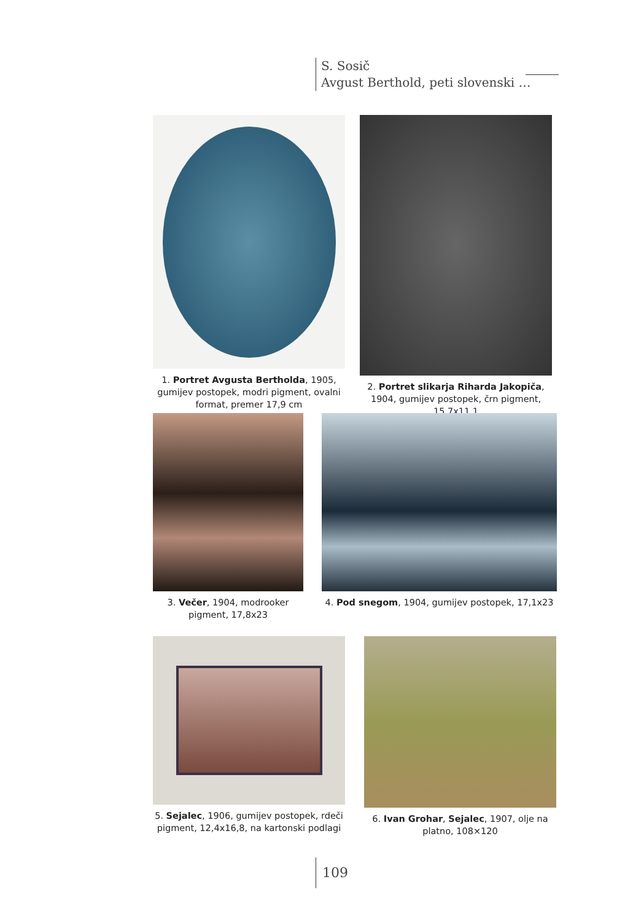S. Sosič
Avgust Berthold, peti slovenski …
1. Portret Avgusta Bertholda, 1905, gumijev postopek, modri pigment, ovalni format, premer 17,9 cm
2. Portret slikarja Riharda Jakopiča, 1904, gumijev postopek, črn pigment, 15,7x11,1
3. Večer, 1904, modrooker pigment, 17,8x23
4. Pod snegom, 1904, gumijev postopek, 17,1x23
5. Sejalec, 1906, gumijev postopek, rdeči pigment, 12,4x16,8, na kartonski podlagi
6. Ivan Grohar, Sejalec, 1907, olje na platno, 108×120
109